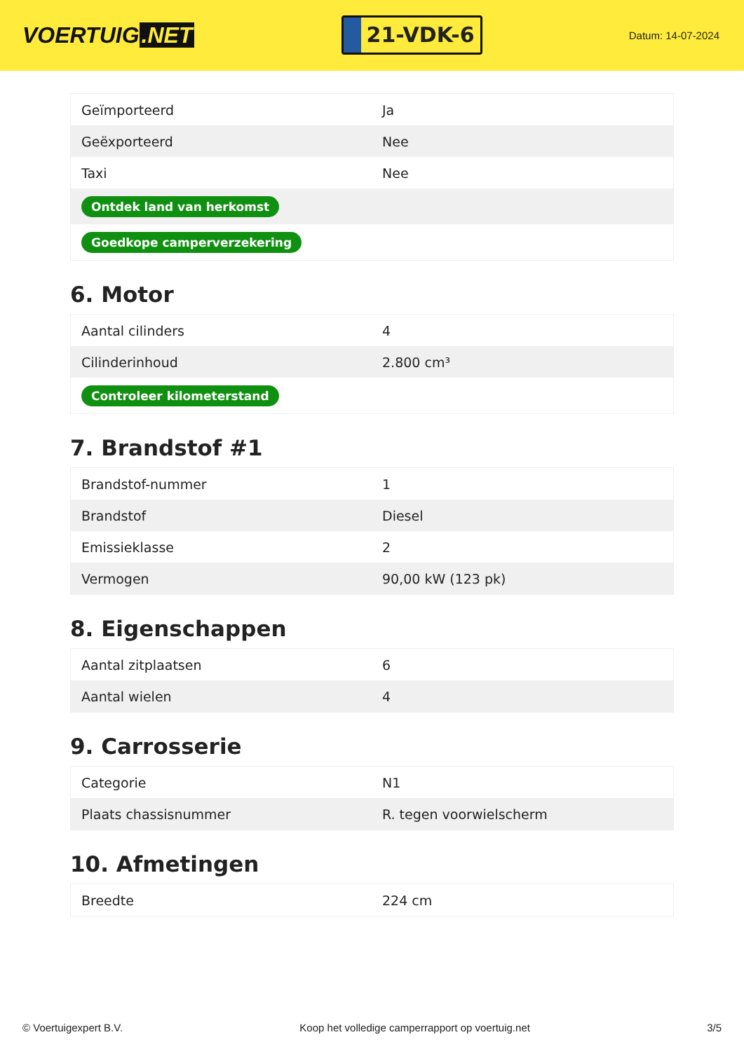VOERTUIG.NET
21-VDK-6
Datum: 14-07-2024
| Geïmporteerd | Ja |
| Geëxporteerd | Nee |
| Taxi | Nee |
| Ontdek land van herkomst | |
| Goedkope camperverzekering | |
6. Motor
| Aantal cilinders | 4 |
| Cilinderinhoud | 2.800 cm³ |
| Controleer kilometerstand | |
7. Brandstof #1
| Brandstof-nummer | 1 |
| Brandstof | Diesel |
| Emissieklasse | 2 |
| Vermogen | 90,00 kW (123 pk) |
8. Eigenschappen
| Aantal zitplaatsen | 6 |
| Aantal wielen | 4 |
9. Carrosserie
| Categorie | N1 |
| Plaats chassisnummer | R. tegen voorwielscherm |
10. Afmetingen
| Breedte | 224 cm |
© Voertuigexpert B.V. Koop het volledige camperrapport op voertuig.net 3/5